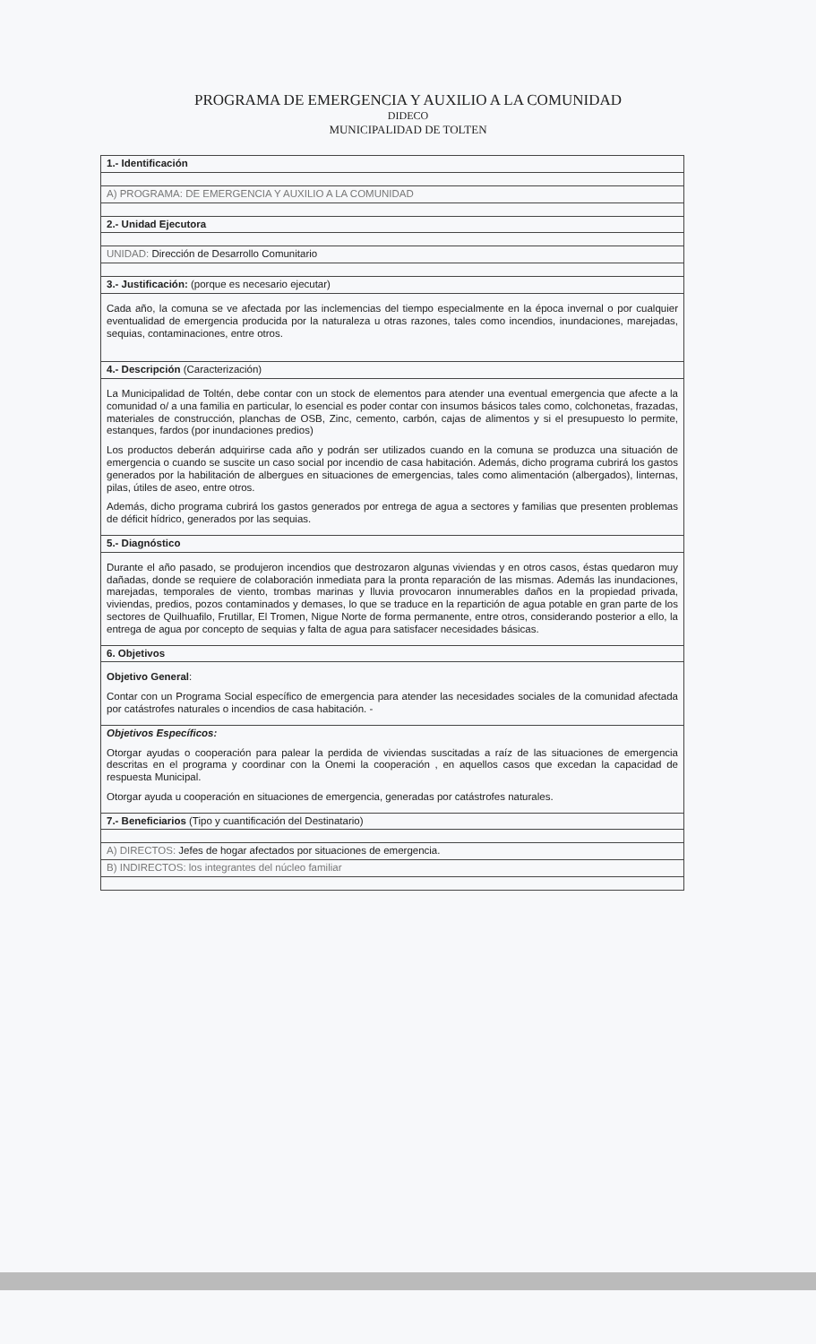PROGRAMA DE EMERGENCIA Y AUXILIO A LA COMUNIDAD
DIDECO
MUNICIPALIDAD DE TOLTEN
| 1.- Identificación |
| A) PROGRAMA: DE EMERGENCIA Y AUXILIO A LA COMUNIDAD |
| 2.- Unidad Ejecutora |
| UNIDAD: Dirección de Desarrollo Comunitario |
| 3.- Justificación: (porque es necesario ejecutar) |
| Cada año, la comuna se ve afectada por las inclemencias del tiempo especialmente en la época invernal o por cualquier eventualidad de emergencia producida por la naturaleza u otras razones, tales como incendios, inundaciones, marejadas, sequias, contaminaciones, entre otros. |
| 4.- Descripción (Caracterización) |
| La Municipalidad de Toltén, debe contar con un stock de elementos para atender una eventual emergencia que afecte a la comunidad o/ a una familia en particular, lo esencial es poder contar con insumos básicos tales como, colchonetas, frazadas, materiales de construcción, planchas de OSB, Zinc, cemento, carbón, cajas de alimentos y si el presupuesto lo permite, estanques, fardos (por inundaciones predios) Los productos deberán adquirirse cada año y podrán ser utilizados cuando en la comuna se produzca una situación de emergencia o cuando se suscite un caso social por incendio de casa habitación. Además, dicho programa cubrirá los gastos generados por la habilitación de albergues en situaciones de emergencias, tales como alimentación (albergados), linternas, pilas, útiles de aseo, entre otros. Además, dicho programa cubrirá los gastos generados por entrega de agua a sectores y familias que presenten problemas de déficit hídrico, generados por las sequias. |
| 5.- Diagnóstico |
| Durante el año pasado, se produjeron incendios que destrozaron algunas viviendas y en otros casos, éstas quedaron muy dañadas, donde se requiere de colaboración inmediata para la pronta reparación de las mismas. Además las inundaciones, marejadas, temporales de viento, trombas marinas y lluvia provocaron innumerables daños en la propiedad privada, viviendas, predios, pozos contaminados y demases, lo que se traduce en la repartición de agua potable en gran parte de los sectores de Quilhuafilo, Frutillar, El Tromen, Nigue Norte de forma permanente, entre otros, considerando posterior a ello, la entrega de agua por concepto de sequias y falta de agua para satisfacer necesidades básicas. |
| 6. Objetivos |
| Objetivo General : Contar con un Programa Social específico de emergencia para atender las necesidades sociales de la comunidad afectada por catástrofes naturales o incendios de casa habitación. - |
| Objetivos Específicos: Otorgar ayudas o cooperación para palear la perdida de viviendas suscitadas a raíz de las situaciones de emergencia descritas en el programa y coordinar con la Onemi la cooperación , en aquellos casos que excedan la capacidad de respuesta Municipal. Otorgar ayuda u cooperación en situaciones de emergencia, generadas por catástrofes naturales. |
| 7.- Beneficiarios (Tipo y cuantificación del Destinatario) |
| A) DIRECTOS: Jefes de hogar afectados por situaciones de emergencia. |
| B) INDIRECTOS: los integrantes del núcleo familiar |